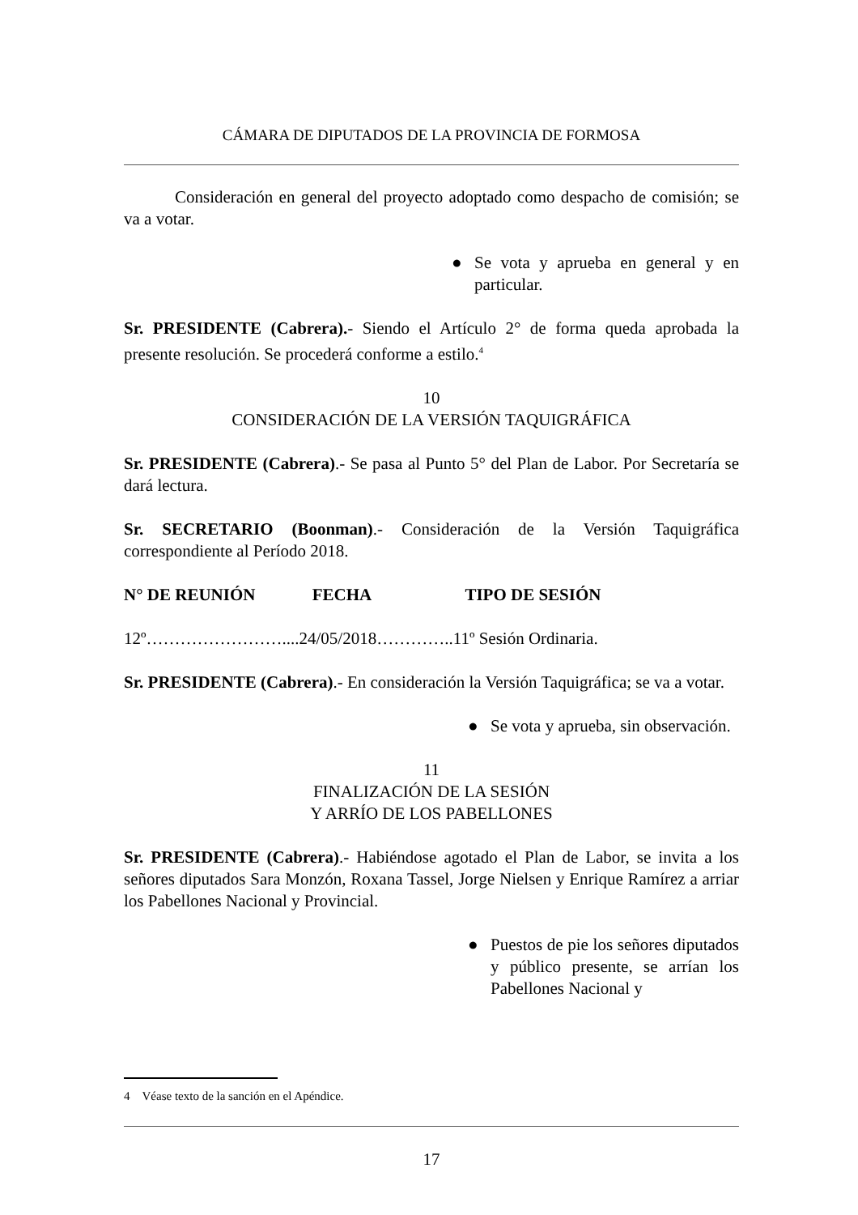CÁMARA DE DIPUTADOS DE LA PROVINCIA DE FORMOSA
Consideración en general del proyecto adoptado como despacho de comisión; se va a votar.
● Se vota y aprueba en general y en particular.
Sr. PRESIDENTE (Cabrera).- Siendo el Artículo 2° de forma queda aprobada la presente resolución. Se procederá conforme a estilo.<sup>4</sup>
10
CONSIDERACIÓN DE LA VERSIÓN TAQUIGRÁFICA
Sr. PRESIDENTE (Cabrera).- Se pasa al Punto 5° del Plan de Labor. Por Secretaría se dará lectura.
Sr. SECRETARIO (Boonman).- Consideración de la Versión Taquigráfica correspondiente al Período 2018.
N° DE REUNIÓN FECHA TIPO DE SESIÓN
12º……………………....24/05/2018…………..11º Sesión Ordinaria.
Sr. PRESIDENTE (Cabrera).- En consideración la Versión Taquigráfica; se va a votar.
● Se vota y aprueba, sin observación.
11
FINALIZACIÓN DE LA SESIÓN
Y ARRÍO DE LOS PABELLONES
Sr. PRESIDENTE (Cabrera).- Habiéndose agotado el Plan de Labor, se invita a los señores diputados Sara Monzón, Roxana Tassel, Jorge Nielsen y Enrique Ramírez a arriar los Pabellones Nacional y Provincial.
● Puestos de pie los señores diputados y público presente, se arrían los Pabellones Nacional y
4 Véase texto de la sanción en el Apéndice.
17